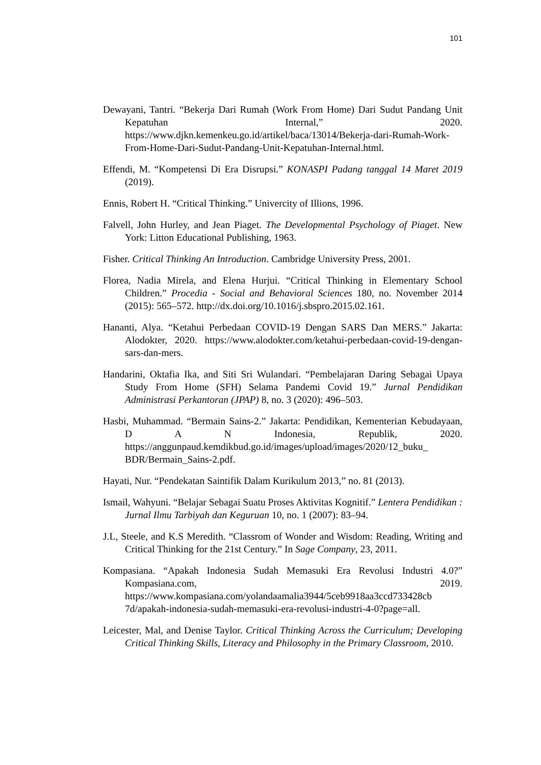101
Dewayani, Tantri. “Bekerja Dari Rumah (Work From Home) Dari Sudut Pandang Unit Kepatuhan Internal,” 2020. https://www.djkn.kemenkeu.go.id/artikel/baca/13014/Bekerja-dari-Rumah-Work-From-Home-Dari-Sudut-Pandang-Unit-Kepatuhan-Internal.html.
Effendi, M. “Kompetensi Di Era Disrupsi.” KONASPI Padang tanggal 14 Maret 2019 (2019).
Ennis, Robert H. “Critical Thinking.” Univercity of Illions, 1996.
Falvell, John Hurley, and Jean Piaget. The Developmental Psychology of Piaget. New York: Litton Educational Publishing, 1963.
Fisher. Critical Thinking An Introduction. Cambridge University Press, 2001.
Florea, Nadia Mirela, and Elena Hurjui. “Critical Thinking in Elementary School Children.” Procedia - Social and Behavioral Sciences 180, no. November 2014 (2015): 565–572. http://dx.doi.org/10.1016/j.sbspro.2015.02.161.
Hananti, Alya. “Ketahui Perbedaan COVID-19 Dengan SARS Dan MERS.” Jakarta: Alodokter, 2020. https://www.alodokter.com/ketahui-perbedaan-covid-19-dengan-sars-dan-mers.
Handarini, Oktafia Ika, and Siti Sri Wulandari. “Pembelajaran Daring Sebagai Upaya Study From Home (SFH) Selama Pandemi Covid 19.” Jurnal Pendidikan Administrasi Perkantoran (JPAP) 8, no. 3 (2020): 496–503.
Hasbi, Muhammad. “Bermain Sains-2.” Jakarta: Pendidikan, Kementerian Kebudayaan, D A N Indonesia, Republik, 2020. https://anggunpaud.kemdikbud.go.id/images/upload/images/2020/12_buku_ BDR/Bermain_Sains-2.pdf.
Hayati, Nur. “Pendekatan Saintifik Dalam Kurikulum 2013,” no. 81 (2013).
Ismail, Wahyuni. “Belajar Sebagai Suatu Proses Aktivitas Kognitif.” Lentera Pendidikan : Jurnal Ilmu Tarbiyah dan Keguruan 10, no. 1 (2007): 83–94.
J.L, Steele, and K.S Meredith. “Classrom of Wonder and Wisdom: Reading, Writing and Critical Thinking for the 21st Century.” In Sage Company, 23, 2011.
Kompasiana. “Apakah Indonesia Sudah Memasuki Era Revolusi Industri 4.0?” Kompasiana.com, 2019. https://www.kompasiana.com/yolandaamalia3944/5ceb9918aa3ccd733428cb 7d/apakah-indonesia-sudah-memasuki-era-revolusi-industri-4-0?page=all.
Leicester, Mal, and Denise Taylor. Critical Thinking Across the Curriculum; Developing Critical Thinking Skills, Literacy and Philosophy in the Primary Classroom, 2010.